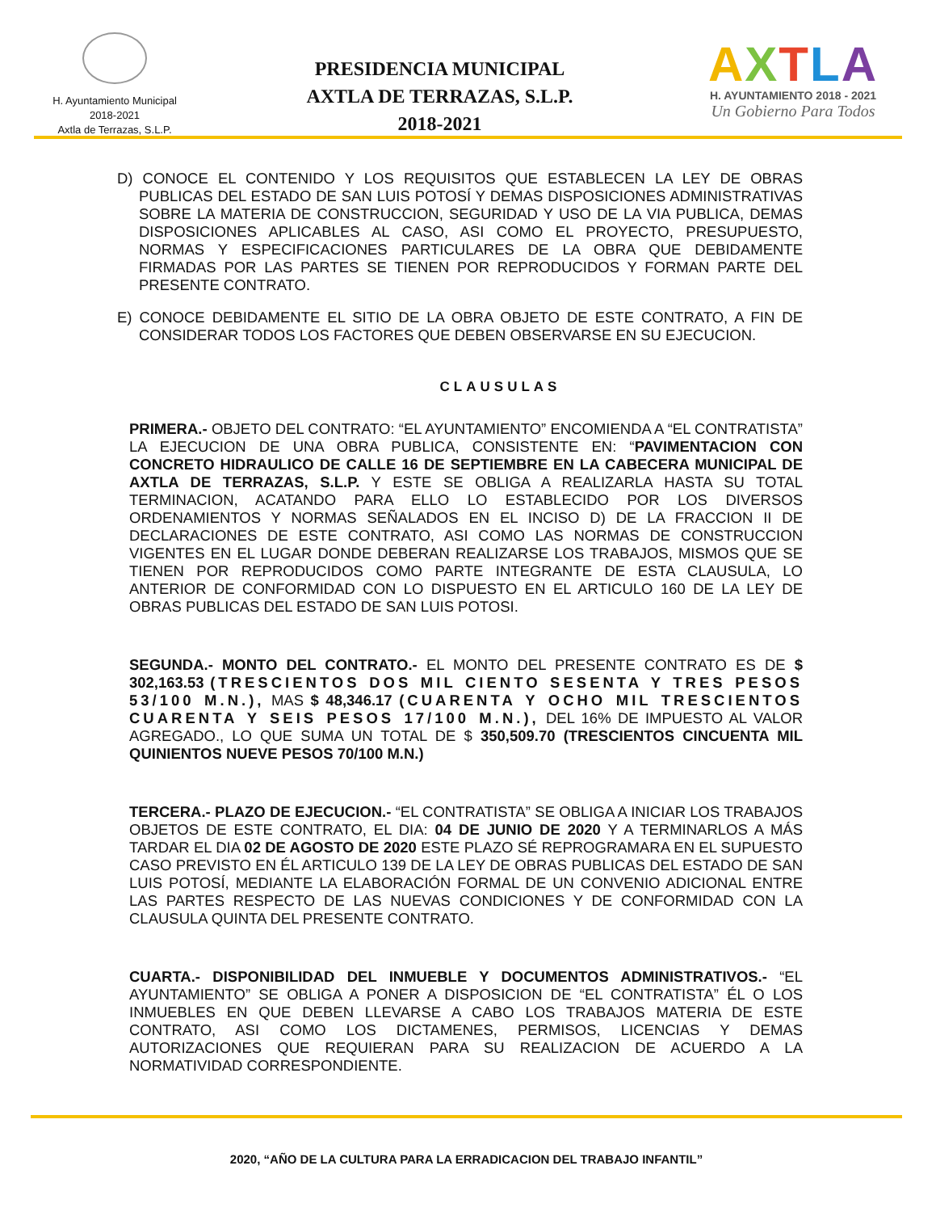H. Ayuntamiento Municipal
2018-2021
Axtla de Terrazas, S.L.P.
PRESIDENCIA MUNICIPAL
AXTLA DE TERRAZAS, S.L.P.
2018-2021
AXTLA
H. AYUNTAMIENTO 2018 - 2021
Un Gobierno Para Todos
D) CONOCE EL CONTENIDO Y LOS REQUISITOS QUE ESTABLECEN LA LEY DE OBRAS PUBLICAS DEL ESTADO DE SAN LUIS POTOSÍ Y DEMAS DISPOSICIONES ADMINISTRATIVAS SOBRE LA MATERIA DE CONSTRUCCION, SEGURIDAD Y USO DE LA VIA PUBLICA, DEMAS DISPOSICIONES APLICABLES AL CASO, ASI COMO EL PROYECTO, PRESUPUESTO, NORMAS Y ESPECIFICACIONES PARTICULARES DE LA OBRA QUE DEBIDAMENTE FIRMADAS POR LAS PARTES SE TIENEN POR REPRODUCIDOS Y FORMAN PARTE DEL PRESENTE CONTRATO.
E) CONOCE DEBIDAMENTE EL SITIO DE LA OBRA OBJETO DE ESTE CONTRATO, A FIN DE CONSIDERAR TODOS LOS FACTORES QUE DEBEN OBSERVARSE EN SU EJECUCION.
CLAUSULAS
PRIMERA.- OBJETO DEL CONTRATO: “EL AYUNTAMIENTO” ENCOMIENDA A “EL CONTRATISTA” LA EJECUCION DE UNA OBRA PUBLICA, CONSISTENTE EN: “PAVIMENTACION CON CONCRETO HIDRAULICO DE CALLE 16 DE SEPTIEMBRE EN LA CABECERA MUNICIPAL DE AXTLA DE TERRAZAS, S.L.P. Y ESTE SE OBLIGA A REALIZARLA HASTA SU TOTAL TERMINACION, ACATANDO PARA ELLO LO ESTABLECIDO POR LOS DIVERSOS ORDENAMIENTOS Y NORMAS SEÑALADOS EN EL INCISO D) DE LA FRACCION II DE DECLARACIONES DE ESTE CONTRATO, ASI COMO LAS NORMAS DE CONSTRUCCION VIGENTES EN EL LUGAR DONDE DEBERAN REALIZARSE LOS TRABAJOS, MISMOS QUE SE TIENEN POR REPRODUCIDOS COMO PARTE INTEGRANTE DE ESTA CLAUSULA, LO ANTERIOR DE CONFORMIDAD CON LO DISPUESTO EN EL ARTICULO 160 DE LA LEY DE OBRAS PUBLICAS DEL ESTADO DE SAN LUIS POTOSI.
SEGUNDA.- MONTO DEL CONTRATO.- EL MONTO DEL PRESENTE CONTRATO ES DE $ 302,163.53 (TRESCIENTOS DOS MIL CIENTO SESENTA Y TRES PESOS 53/100 M.N.), MAS $ 48,346.17 (CUARENTA Y OCHO MIL TRESCIENTOS CUARENTA Y SEIS PESOS 17/100 M.N.), DEL 16% DE IMPUESTO AL VALOR AGREGADO., LO QUE SUMA UN TOTAL DE $ 350,509.70 (TRESCIENTOS CINCUENTA MIL QUINIENTOS NUEVE PESOS 70/100 M.N.)
TERCERA.- PLAZO DE EJECUCION.- “EL CONTRATISTA” SE OBLIGA A INICIAR LOS TRABAJOS OBJETOS DE ESTE CONTRATO, EL DIA: 04 DE JUNIO DE 2020 Y A TERMINARLOS A MÁS TARDAR EL DIA 02 DE AGOSTO DE 2020 ESTE PLAZO SÉ REPROGRAMARA EN EL SUPUESTO CASO PREVISTO EN ÉL ARTICULO 139 DE LA LEY DE OBRAS PUBLICAS DEL ESTADO DE SAN LUIS POTOSÍ, MEDIANTE LA ELABORACIÓN FORMAL DE UN CONVENIO ADICIONAL ENTRE LAS PARTES RESPECTO DE LAS NUEVAS CONDICIONES Y DE CONFORMIDAD CON LA CLAUSULA QUINTA DEL PRESENTE CONTRATO.
CUARTA.- DISPONIBILIDAD DEL INMUEBLE Y DOCUMENTOS ADMINISTRATIVOS.- “EL AYUNTAMIENTO” SE OBLIGA A PONER A DISPOSICION DE “EL CONTRATISTA” ÉL O LOS INMUEBLES EN QUE DEBEN LLEVARSE A CABO LOS TRABAJOS MATERIA DE ESTE CONTRATO, ASI COMO LOS DICTAMENES, PERMISOS, LICENCIAS Y DEMAS AUTORIZACIONES QUE REQUIERAN PARA SU REALIZACION DE ACUERDO A LA NORMATIVIDAD CORRESPONDIENTE.
2020, “AÑO DE LA CULTURA PARA LA ERRADICACION DEL TRABAJO INFANTIL”